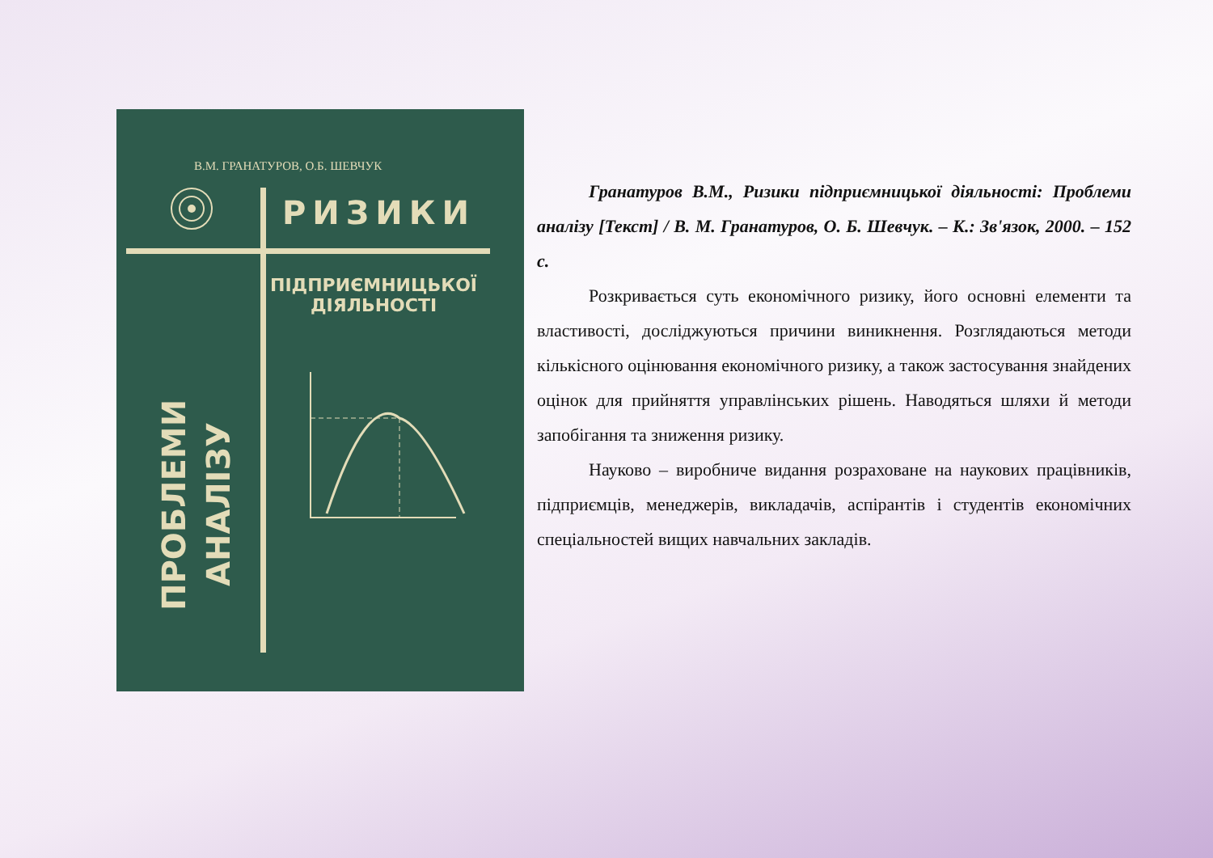В.М. ГРАНАТУРОВ, О.Б. ШЕВЧУК
РИЗИКИ
ПІДПРИЄМНИЦЬКОЇ
ДІЯЛЬНОСТІ
ПРОБЛЕМИ
АНАЛІЗУ
Гранатуров В.М., Ризики підприємницької діяльності: Проблеми аналізу [Текст] / В. М. Гранатуров, О. Б. Шевчук. – К.: Зв'язок, 2000. – 152 с.
Розкривається суть економічного ризику, його основні елементи та властивості, досліджуються причини виникнення. Розглядаються методи кількісного оцінювання економічного ризику, а також застосування знайдених оцінок для прийняття управлінських рішень. Наводяться шляхи й методи запобігання та зниження ризику.
Науково – виробниче видання розраховане на наукових працівників, підприємців, менеджерів, викладачів, аспірантів і студентів економічних спеціальностей вищих навчальних закладів.